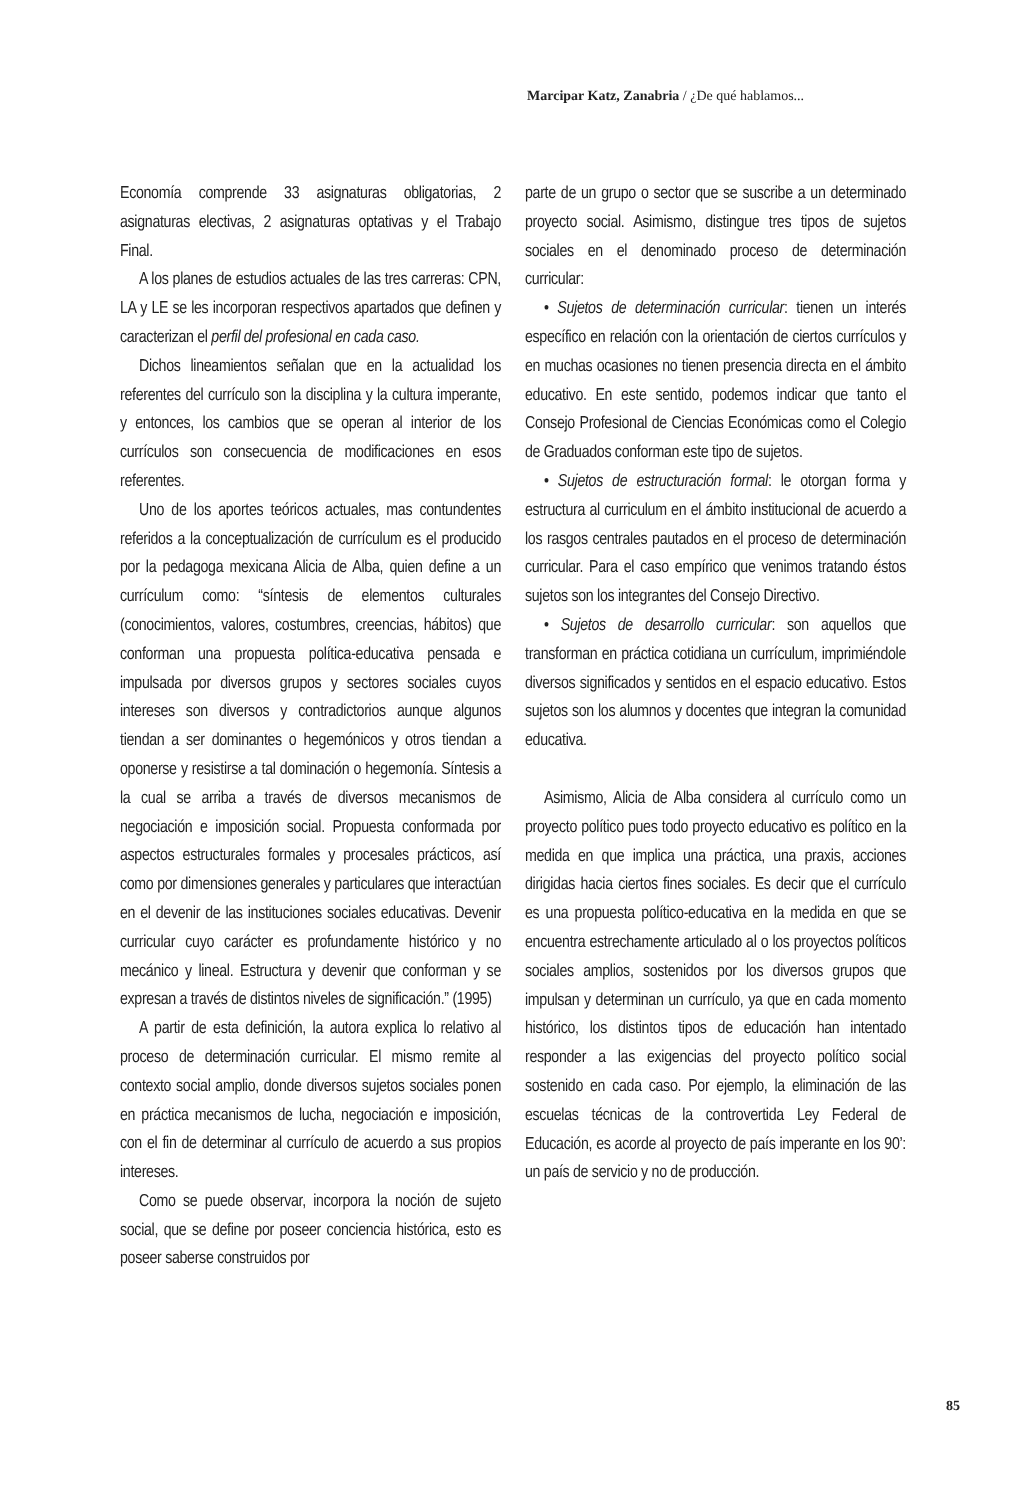Marcipar Katz, Zanabria / ¿De qué hablamos...
Economía comprende 33 asignaturas obligatorias, 2 asignaturas electivas, 2 asignaturas optativas y el Trabajo Final.
A los planes de estudios actuales de las tres carreras: CPN, LA y LE se les incorporan respectivos apartados que definen y caracterizan el perfil del profesional en cada caso.
Dichos lineamientos señalan que en la actualidad los referentes del currículo son la disciplina y la cultura imperante, y entonces, los cambios que se operan al interior de los currículos son consecuencia de modificaciones en esos referentes.
Uno de los aportes teóricos actuales, mas contundentes referidos a la conceptualización de currículum es el producido por la pedagoga mexicana Alicia de Alba, quien define a un currículum como: “síntesis de elementos culturales (conocimientos, valores, costumbres, creencias, hábitos) que conforman una propuesta política-educativa pensada e impulsada por diversos grupos y sectores sociales cuyos intereses son diversos y contradictorios aunque algunos tiendan a ser dominantes o hegemónicos y otros tiendan a oponerse y resistirse a tal dominación o hegemonía. Síntesis a la cual se arriba a través de diversos mecanismos de negociación e imposición social. Propuesta conformada por aspectos estructurales formales y procesales prácticos, así como por dimensiones generales y particulares que interactúan en el devenir de las instituciones sociales educativas. Devenir curricular cuyo carácter es profundamente histórico y no mecánico y lineal. Estructura y devenir que conforman y se expresan a través de distintos niveles de significación.” (1995)
A partir de esta definición, la autora explica lo relativo al proceso de determinación curricular. El mismo remite al contexto social amplio, donde diversos sujetos sociales ponen en práctica mecanismos de lucha, negociación e imposición, con el fin de determinar al currículo de acuerdo a sus propios intereses.
Como se puede observar, incorpora la noción de sujeto social, que se define por poseer conciencia histórica, esto es poseer saberse construidos por
parte de un grupo o sector que se suscribe a un determinado proyecto social. Asimismo, distingue tres tipos de sujetos sociales en el denominado proceso de determinación curricular:
• Sujetos de determinación curricular: tienen un interés específico en relación con la orientación de ciertos currículos y en muchas ocasiones no tienen presencia directa en el ámbito educativo. En este sentido, podemos indicar que tanto el Consejo Profesional de Ciencias Económicas como el Colegio de Graduados conforman este tipo de sujetos.
• Sujetos de estructuración formal: le otorgan forma y estructura al curriculum en el ámbito institucional de acuerdo a los rasgos centrales pautados en el proceso de determinación curricular. Para el caso empírico que venimos tratando éstos sujetos son los integrantes del Consejo Directivo.
• Sujetos de desarrollo curricular: son aquellos que transforman en práctica cotidiana un currículum, imprimiéndole diversos significados y sentidos en el espacio educativo. Estos sujetos son los alumnos y docentes que integran la comunidad educativa.
Asimismo, Alicia de Alba considera al currículo como un proyecto político pues todo proyecto educativo es político en la medida en que implica una práctica, una praxis, acciones dirigidas hacia ciertos fines sociales. Es decir que el currículo es una propuesta político-educativa en la medida en que se encuentra estrechamente articulado al o los proyectos políticos sociales amplios, sostenidos por los diversos grupos que impulsan y determinan un currículo, ya que en cada momento histórico, los distintos tipos de educación han intentado responder a las exigencias del proyecto político social sostenido en cada caso. Por ejemplo, la eliminación de las escuelas técnicas de la controvertida Ley Federal de Educación, es acorde al proyecto de país imperante en los 90’: un país de servicio y no de producción.
85